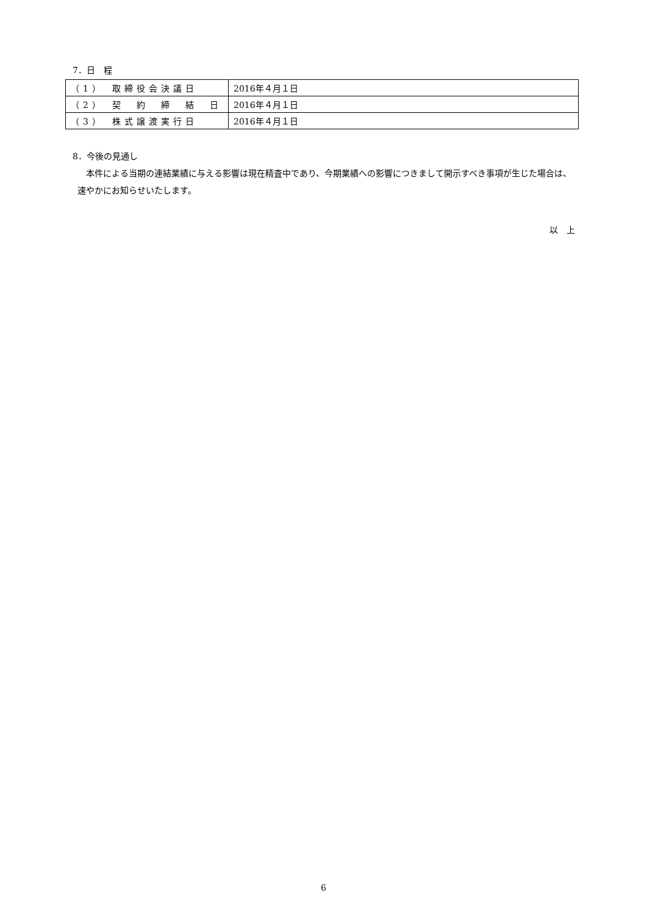7．日　程
| （1） 取締役会決議日 | 2016年４月１日 |
| （2） 契 約 締 結 日 | 2016年４月１日 |
| （3） 株式譲渡実行日 | 2016年４月１日 |
8．今後の見通し
本件による当期の連結業績に与える影響は現在精査中であり、今期業績への影響につきまして開示すべき事項が生じた場合は、速やかにお知らせいたします。
以　上
6